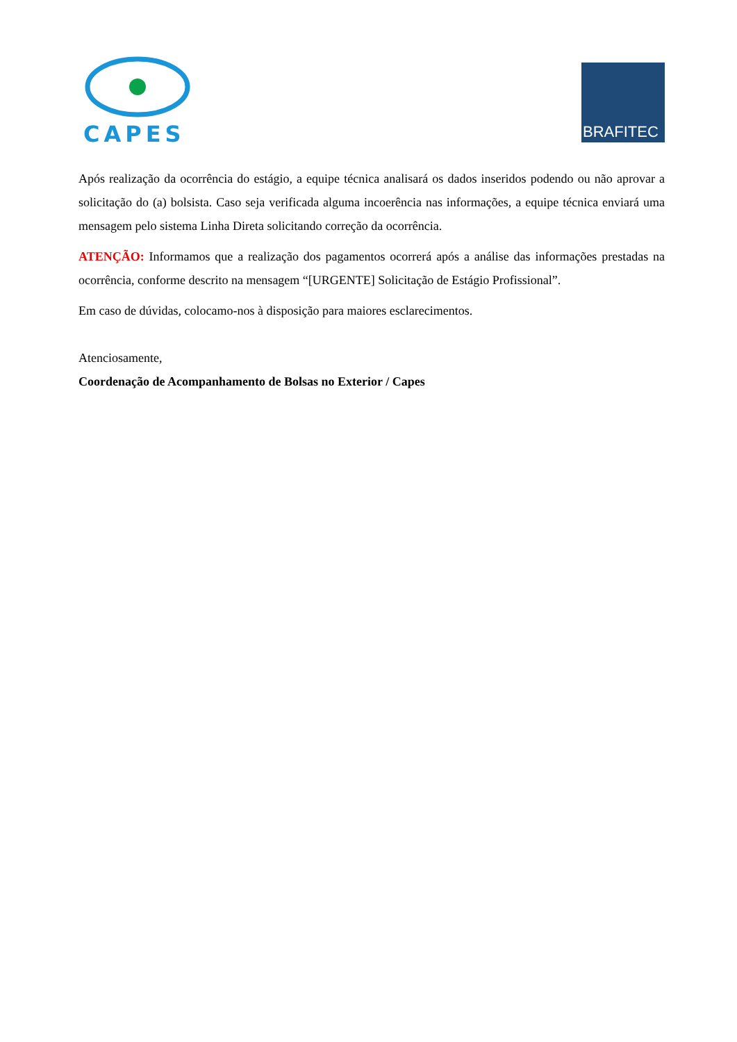CAPES
BRAFITEC
Após realização da ocorrência do estágio, a equipe técnica analisará os dados inseridos podendo ou não aprovar a solicitação do (a) bolsista. Caso seja verificada alguma incoerência nas informações, a equipe técnica enviará uma mensagem pelo sistema Linha Direta solicitando correção da ocorrência.
ATENÇÃO: Informamos que a realização dos pagamentos ocorrerá após a análise das informações prestadas na ocorrência, conforme descrito na mensagem “[URGENTE] Solicitação de Estágio Profissional”.
Em caso de dúvidas, colocamo-nos à disposição para maiores esclarecimentos.
Atenciosamente,
Coordenação de Acompanhamento de Bolsas no Exterior / Capes